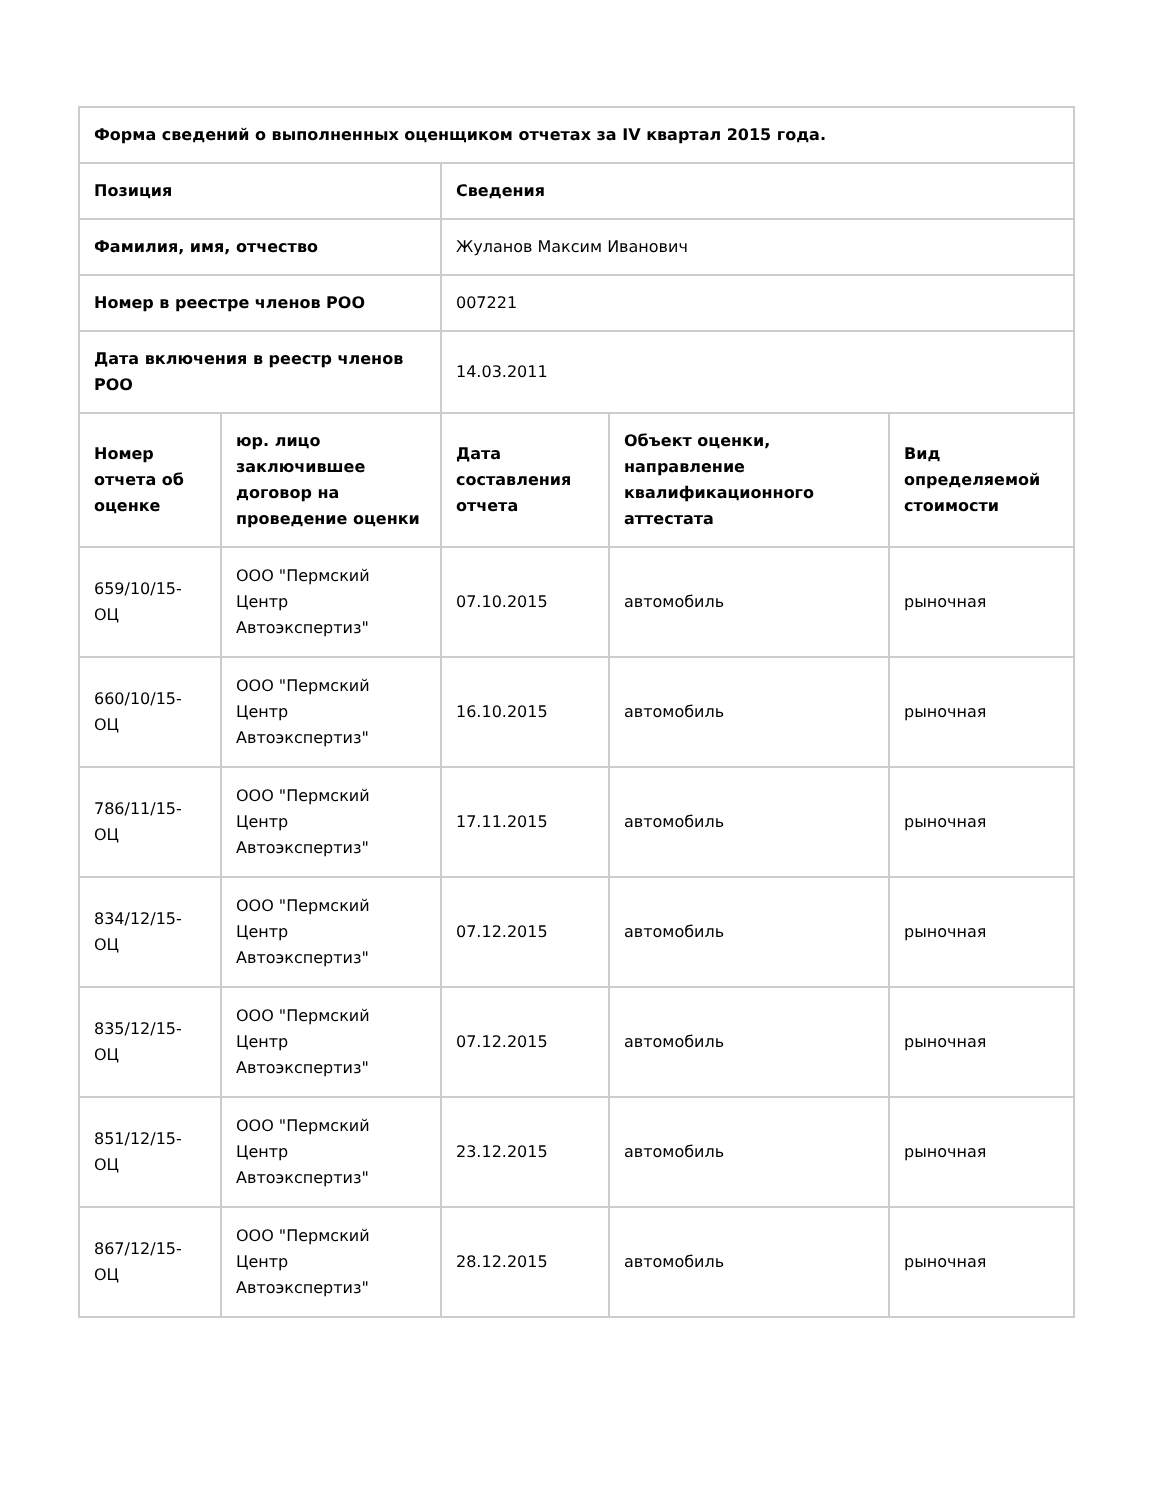| Форма сведений о выполненных оценщиком отчетах за IV квартал 2015 года. | | | | |
| --- | --- | --- | --- | --- |
| Позиция | | Сведения | | |
| Фамилия, имя, отчество | | Жуланов Максим Иванович | | |
| Номер в реестре членов РОО | | 007221 | | |
| Дата включения в реестр членов РОО | | 14.03.2011 | | |
| Номер отчета об оценке | юр. лицо заключившее договор на проведение оценки | Дата составления отчета | Объект оценки, направление квалификационного аттестата | Вид определяемой стоимости |
| 659/10/15-ОЦ | ООО "Пермский Центр Автоэкспертиз" | 07.10.2015 | автомобиль | рыночная |
| 660/10/15-ОЦ | ООО "Пермский Центр Автоэкспертиз" | 16.10.2015 | автомобиль | рыночная |
| 786/11/15-ОЦ | ООО "Пермский Центр Автоэкспертиз" | 17.11.2015 | автомобиль | рыночная |
| 834/12/15-ОЦ | ООО "Пермский Центр Автоэкспертиз" | 07.12.2015 | автомобиль | рыночная |
| 835/12/15-ОЦ | ООО "Пермский Центр Автоэкспертиз" | 07.12.2015 | автомобиль | рыночная |
| 851/12/15-ОЦ | ООО "Пермский Центр Автоэкспертиз" | 23.12.2015 | автомобиль | рыночная |
| 867/12/15-ОЦ | ООО "Пермский Центр Автоэкспертиз" | 28.12.2015 | автомобиль | рыночная |